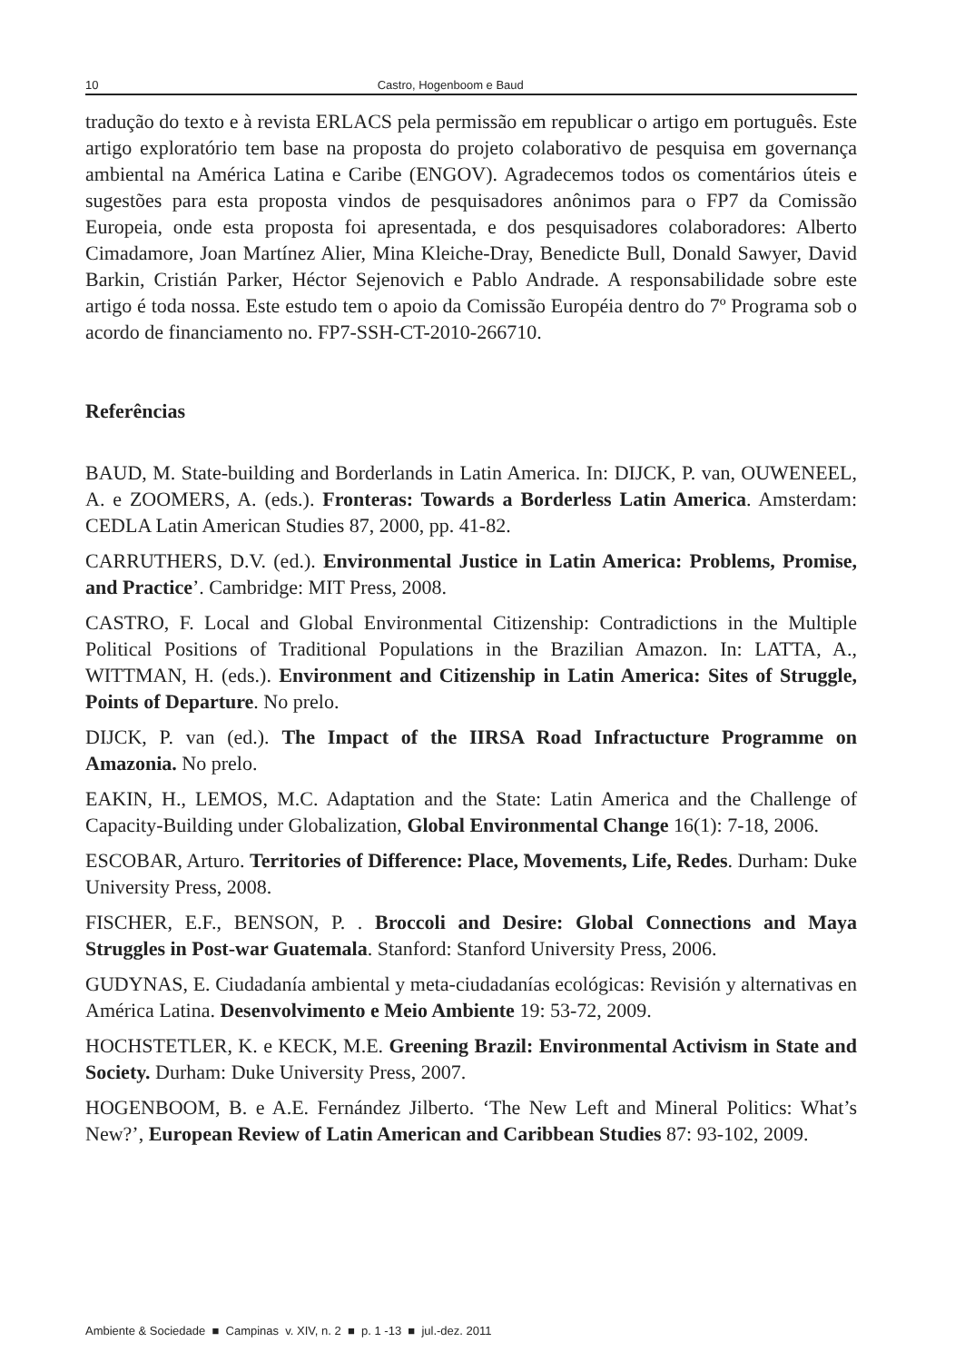10 Castro, Hogenboom e Baud
tradução do texto e à revista ERLACS pela permissão em republicar o artigo em português. Este artigo exploratório tem base na proposta do projeto colaborativo de pesquisa em governança ambiental na América Latina e Caribe (ENGOV). Agradecemos todos os comentários úteis e sugestões para esta proposta vindos de pesquisadores anônimos para o FP7 da Comissão Europeia, onde esta proposta foi apresentada, e dos pesquisadores colaboradores: Alberto Cimadamore, Joan Martínez Alier, Mina Kleiche-Dray, Benedicte Bull, Donald Sawyer, David Barkin, Cristián Parker, Héctor Sejenovich e Pablo Andrade. A responsabilidade sobre este artigo é toda nossa. Este estudo tem o apoio da Comissão Européia dentro do 7º Programa sob o acordo de financiamento no. FP7-SSH-CT-2010-266710.
Referências
BAUD, M. State-building and Borderlands in Latin America. In: DIJCK, P. van, OUWENEEL, A. e ZOOMERS, A. (eds.). Fronteras: Towards a Borderless Latin America. Amsterdam: CEDLA Latin American Studies 87, 2000, pp. 41-82.
CARRUTHERS, D.V. (ed.). Environmental Justice in Latin America: Problems, Promise, and Practice’. Cambridge: MIT Press, 2008.
CASTRO, F. Local and Global Environmental Citizenship: Contradictions in the Multiple Political Positions of Traditional Populations in the Brazilian Amazon. In: LATTA, A., WITTMAN, H. (eds.). Environment and Citizenship in Latin America: Sites of Struggle, Points of Departure. No prelo.
DIJCK, P. van (ed.). The Impact of the IIRSA Road Infractucture Programme on Amazonia. No prelo.
EAKIN, H., LEMOS, M.C. Adaptation and the State: Latin America and the Challenge of Capacity-Building under Globalization, Global Environmental Change 16(1): 7-18, 2006.
ESCOBAR, Arturo. Territories of Difference: Place, Movements, Life, Redes. Durham: Duke University Press, 2008.
FISCHER, E.F., BENSON, P. . Broccoli and Desire: Global Connections and Maya Struggles in Post-war Guatemala. Stanford: Stanford University Press, 2006.
GUDYNAS, E. Ciudadanía ambiental y meta-ciudadanías ecológicas: Revisión y alternativas en América Latina. Desenvolvimento e Meio Ambiente 19: 53-72, 2009.
HOCHSTETLER, K. e KECK, M.E. Greening Brazil: Environmental Activism in State and Society. Durham: Duke University Press, 2007.
HOGENBOOM, B. e A.E. Fernández Jilberto. ‘The New Left and Mineral Politics: What’s New?’, European Review of Latin American and Caribbean Studies 87: 93-102, 2009.
Ambiente & Sociedade ■ Campinas v. XIV, n. 2 ■ p. 1 -13 ■ jul.-dez. 2011